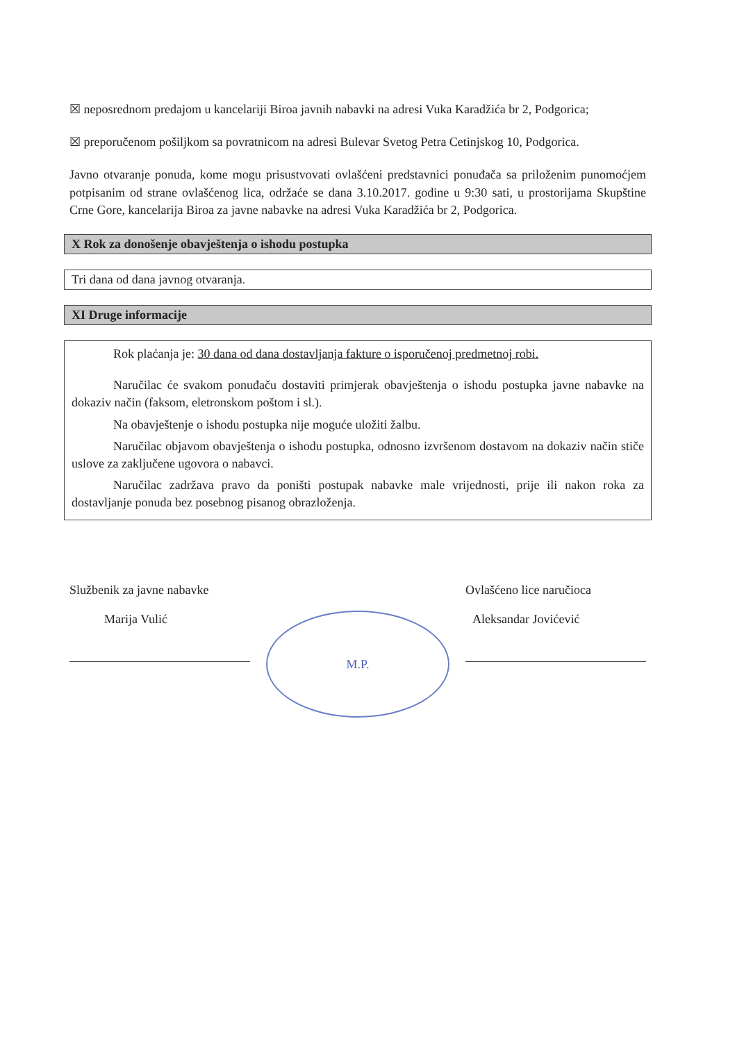☒ neposrednom predajom u kancelariji Biroa javnih nabavki na adresi Vuka Karadžića br 2, Podgorica;
☒ preporučenom pošiljkom sa povratnicom na adresi Bulevar Svetog Petra Cetinjskog 10, Podgorica.
Javno otvaranje ponuda, kome mogu prisustvovati ovlašćeni predstavnici ponuđača sa priloženim punomoćjem potpisanim od strane ovlašćenog lica, održaće se dana 3.10.2017. godine u 9:30 sati, u prostorijama Skupštine Crne Gore, kancelarija Biroa za javne nabavke na adresi Vuka Karadžića br 2, Podgorica.
X Rok za donošenje obavještenja o ishodu postupka
Tri dana od dana javnog otvaranja.
XI Druge informacije
Rok plaćanja je: 30 dana od dana dostavljanja fakture o isporučenoj predmetnoj robi.
Naručilac će svakom ponuđaču dostaviti primjerak obavještenja o ishodu postupka javne nabavke na dokaziv način (faksom, eletronskom poštom i sl.).
Na obavještenje o ishodu postupka nije moguće uložiti žalbu.
Naručilac objavom obavještenja o ishodu postupka, odnosno izvršenom dostavom na dokaziv način stiče uslove za zaključene ugovora o nabavci.
Naručilac zadržava pravo da poništi postupak nabavke male vrijednosti, prije ili nakon roka za dostavljanje ponuda bez posebnog pisanog obrazloženja.
Službenik za javne nabavke
Marija Vulić
M.P.
Ovlašćeno lice naručioca
Aleksandar Jovićević